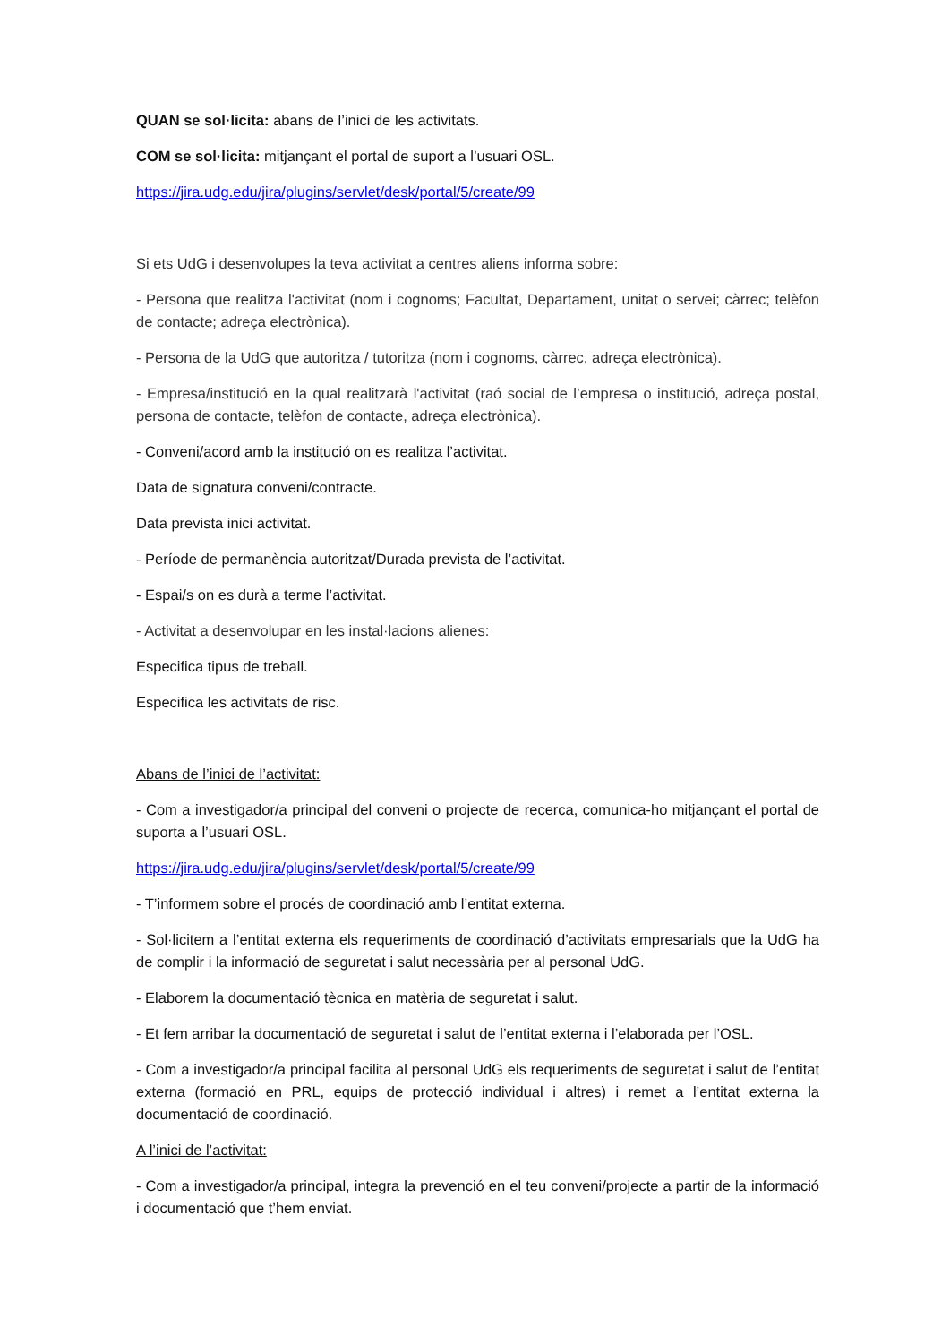QUAN se sol·licita: abans de l’inici de les activitats.
COM se sol·licita: mitjançant el portal de suport a l’usuari OSL.
https://jira.udg.edu/jira/plugins/servlet/desk/portal/5/create/99
Si ets UdG i desenvolupes la teva activitat a centres aliens informa sobre:
- Persona que realitza l'activitat (nom i cognoms; Facultat, Departament, unitat o servei; càrrec; telèfon de contacte; adreça electrònica).
- Persona de la UdG que autoritza / tutoritza (nom i cognoms, càrrec, adreça electrònica).
- Empresa/institució en la qual realitzarà l'activitat (raó social de l’empresa o institució, adreça postal, persona de contacte, telèfon de contacte, adreça electrònica).
- Conveni/acord amb la institució on es realitza l’activitat.
Data de signatura conveni/contracte.
Data prevista inici activitat.
- Període de permanència autoritzat/Durada prevista de l’activitat.
- Espai/s on es durà a terme l’activitat.
- Activitat a desenvolupar en les instal·lacions alienes:
Especifica tipus de treball.
Especifica les activitats de risc.
Abans de l’inici de l’activitat:
- Com a investigador/a principal del conveni o projecte de recerca, comunica-ho mitjançant el portal de suporta a l’usuari OSL.
https://jira.udg.edu/jira/plugins/servlet/desk/portal/5/create/99
- T’informem sobre el procés de coordinació amb l’entitat externa.
- Sol·licitem a l’entitat externa els requeriments de coordinació d’activitats empresarials que la UdG ha de complir i la informació de seguretat i salut necessària per al personal UdG.
- Elaborem la documentació tècnica en matèria de seguretat i salut.
- Et fem arribar la documentació de seguretat i salut de l’entitat externa i l’elaborada per l’OSL.
- Com a investigador/a principal facilita al personal UdG els requeriments de seguretat i salut de l’entitat externa (formació en PRL, equips de protecció individual i altres) i remet a l’entitat externa la documentació de coordinació.
A l’inici de l’activitat:
- Com a investigador/a principal, integra la prevenció en el teu conveni/projecte a partir de la informació i documentació que t’hem enviat.